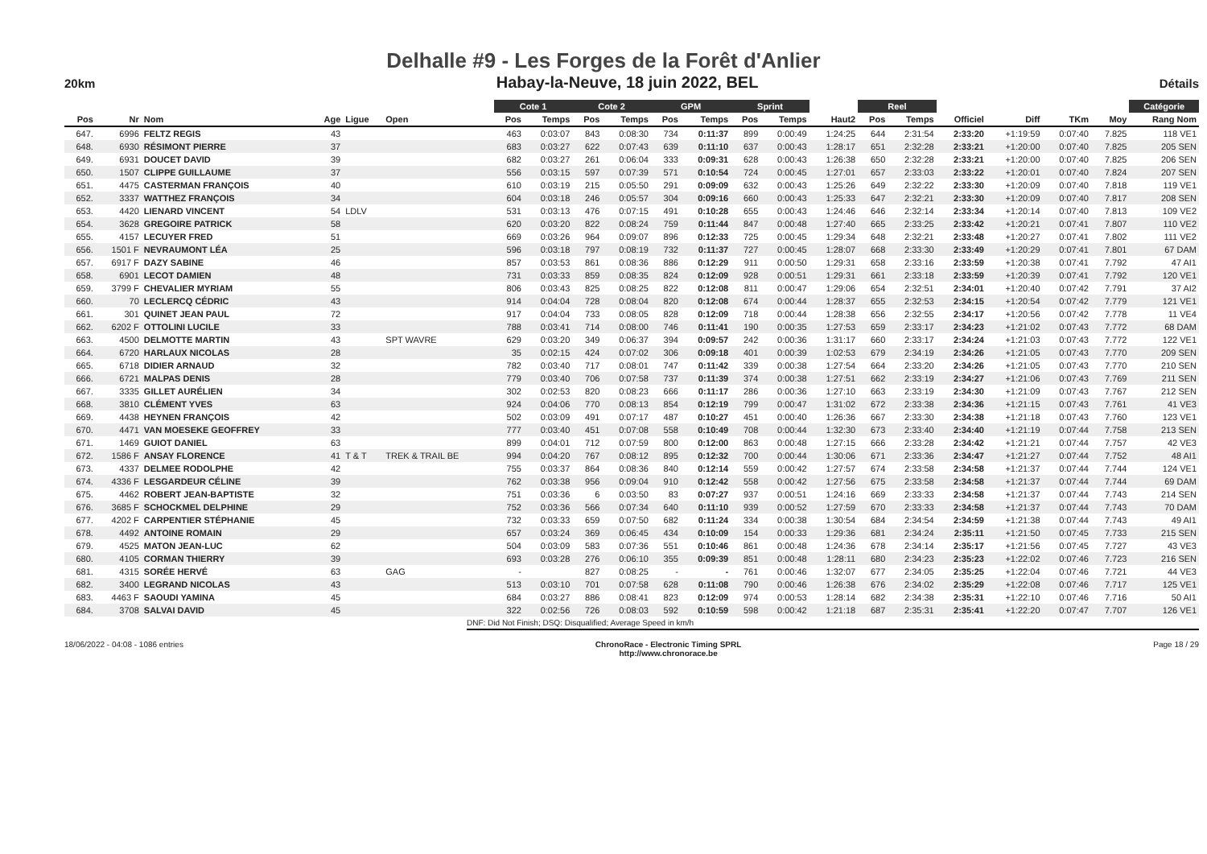Delhalle #9 - Les Forges de la Forêt d'Anlier
20km
Habay-la-Neuve, 18 juin 2022, BEL
Détails
| | | | | | | Cote 1 | | Cote 2 | | GPM | | Sprint | | | Reel | | | | | | Catégorie |
| --- | --- | --- | --- | --- | --- | --- | --- | --- | --- | --- | --- | --- | --- | --- | --- | --- | --- | --- | --- | --- | --- |
| Pos | Nr | Nom | Age | Ligue | Open | Pos | Temps | Pos | Temps | Pos | Temps | Pos | Temps | Haut2 | Pos | Temps | Officiel | Diff | TKm | Moy | Rang Nom |
| 647. | 6996 | FELTZ REGIS | 43 | | | 463 | 0:03:07 | 843 | 0:08:30 | 734 | 0:11:37 | 899 | 0:00:49 | 1:24:25 | 644 | 2:31:54 | 2:33:20 | +1:19:59 | 0:07:40 | 7.825 | 118 VE1 |
| 648. | 6930 | RÉSIMONT PIERRE | 37 | | | 683 | 0:03:27 | 622 | 0:07:43 | 639 | 0:11:10 | 637 | 0:00:43 | 1:28:17 | 651 | 2:32:28 | 2:33:21 | +1:20:00 | 0:07:40 | 7.825 | 205 SEN |
| 649. | 6931 | DOUCET DAVID | 39 | | | 682 | 0:03:27 | 261 | 0:06:04 | 333 | 0:09:31 | 628 | 0:00:43 | 1:26:38 | 650 | 2:32:28 | 2:33:21 | +1:20:00 | 0:07:40 | 7.825 | 206 SEN |
| 650. | 1507 | CLIPPE GUILLAUME | 37 | | | 556 | 0:03:15 | 597 | 0:07:39 | 571 | 0:10:54 | 724 | 0:00:45 | 1:27:01 | 657 | 2:33:03 | 2:33:22 | +1:20:01 | 0:07:40 | 7.824 | 207 SEN |
| 651. | 4475 | CASTERMAN FRANÇOIS | 40 | | | 610 | 0:03:19 | 215 | 0:05:50 | 291 | 0:09:09 | 632 | 0:00:43 | 1:25:26 | 649 | 2:32:22 | 2:33:30 | +1:20:09 | 0:07:40 | 7.818 | 119 VE1 |
| 652. | 3337 | WATTHEZ FRANÇOIS | 34 | | | 604 | 0:03:18 | 246 | 0:05:57 | 304 | 0:09:16 | 660 | 0:00:43 | 1:25:33 | 647 | 2:32:21 | 2:33:30 | +1:20:09 | 0:07:40 | 7.817 | 208 SEN |
| 653. | 4420 | LIENARD VINCENT | 54 | LDLV | | 531 | 0:03:13 | 476 | 0:07:15 | 491 | 0:10:28 | 655 | 0:00:43 | 1:24:46 | 646 | 2:32:14 | 2:33:34 | +1:20:14 | 0:07:40 | 7.813 | 109 VE2 |
| 654. | 3628 | GREGOIRE PATRICK | 58 | | | 620 | 0:03:20 | 822 | 0:08:24 | 759 | 0:11:44 | 847 | 0:00:48 | 1:27:40 | 665 | 2:33:25 | 2:33:42 | +1:20:21 | 0:07:41 | 7.807 | 110 VE2 |
| 655. | 4157 | LECUYER FRED | 51 | | | 669 | 0:03:26 | 964 | 0:09:07 | 896 | 0:12:33 | 725 | 0:00:45 | 1:29:34 | 648 | 2:32:21 | 2:33:48 | +1:20:27 | 0:07:41 | 7.802 | 111 VE2 |
| 656. | 1501 F | NEVRAUMONT LÉA | 25 | | | 596 | 0:03:18 | 797 | 0:08:19 | 732 | 0:11:37 | 727 | 0:00:45 | 1:28:07 | 668 | 2:33:30 | 2:33:49 | +1:20:29 | 0:07:41 | 7.801 | 67 DAM |
| 657. | 6917 F | DAZY SABINE | 46 | | | 857 | 0:03:53 | 861 | 0:08:36 | 886 | 0:12:29 | 911 | 0:00:50 | 1:29:31 | 658 | 2:33:16 | 2:33:59 | +1:20:38 | 0:07:41 | 7.792 | 47 AI1 |
| 658. | 6901 | LECOT DAMIEN | 48 | | | 731 | 0:03:33 | 859 | 0:08:35 | 824 | 0:12:09 | 928 | 0:00:51 | 1:29:31 | 661 | 2:33:18 | 2:33:59 | +1:20:39 | 0:07:41 | 7.792 | 120 VE1 |
| 659. | 3799 F | CHEVALIER MYRIAM | 55 | | | 806 | 0:03:43 | 825 | 0:08:25 | 822 | 0:12:08 | 811 | 0:00:47 | 1:29:06 | 654 | 2:32:51 | 2:34:01 | +1:20:40 | 0:07:42 | 7.791 | 37 AI2 |
| 660. | 70 | LECLERCQ CÉDRIC | 43 | | | 914 | 0:04:04 | 728 | 0:08:04 | 820 | 0:12:08 | 674 | 0:00:44 | 1:28:37 | 655 | 2:32:53 | 2:34:15 | +1:20:54 | 0:07:42 | 7.779 | 121 VE1 |
| 661. | 301 | QUINET JEAN PAUL | 72 | | | 917 | 0:04:04 | 733 | 0:08:05 | 828 | 0:12:09 | 718 | 0:00:44 | 1:28:38 | 656 | 2:32:55 | 2:34:17 | +1:20:56 | 0:07:42 | 7.778 | 11 VE4 |
| 662. | 6202 F | OTTOLINI LUCILE | 33 | | | 788 | 0:03:41 | 714 | 0:08:00 | 746 | 0:11:41 | 190 | 0:00:35 | 1:27:53 | 659 | 2:33:17 | 2:34:23 | +1:21:02 | 0:07:43 | 7.772 | 68 DAM |
| 663. | 4500 | DELMOTTE MARTIN | 43 | | SPT WAVRE | 629 | 0:03:20 | 349 | 0:06:37 | 394 | 0:09:57 | 242 | 0:00:36 | 1:31:17 | 660 | 2:33:17 | 2:34:24 | +1:21:03 | 0:07:43 | 7.772 | 122 VE1 |
| 664. | 6720 | HARLAUX NICOLAS | 28 | | | 35 | 0:02:15 | 424 | 0:07:02 | 306 | 0:09:18 | 401 | 0:00:39 | 1:02:53 | 679 | 2:34:19 | 2:34:26 | +1:21:05 | 0:07:43 | 7.770 | 209 SEN |
| 665. | 6718 | DIDIER ARNAUD | 32 | | | 782 | 0:03:40 | 717 | 0:08:01 | 747 | 0:11:42 | 339 | 0:00:38 | 1:27:54 | 664 | 2:33:20 | 2:34:26 | +1:21:05 | 0:07:43 | 7.770 | 210 SEN |
| 666. | 6721 | MALPAS DENIS | 28 | | | 779 | 0:03:40 | 706 | 0:07:58 | 737 | 0:11:39 | 374 | 0:00:38 | 1:27:51 | 662 | 2:33:19 | 2:34:27 | +1:21:06 | 0:07:43 | 7.769 | 211 SEN |
| 667. | 3335 | GILLET AURÉLIEN | 34 | | | 302 | 0:02:53 | 820 | 0:08:23 | 666 | 0:11:17 | 286 | 0:00:36 | 1:27:10 | 663 | 2:33:19 | 2:34:30 | +1:21:09 | 0:07:43 | 7.767 | 212 SEN |
| 668. | 3810 | CLÉMENT YVES | 63 | | | 924 | 0:04:06 | 770 | 0:08:13 | 854 | 0:12:19 | 799 | 0:00:47 | 1:31:02 | 672 | 2:33:38 | 2:34:36 | +1:21:15 | 0:07:43 | 7.761 | 41 VE3 |
| 669. | 4438 | HEYNEN FRANÇOIS | 42 | | | 502 | 0:03:09 | 491 | 0:07:17 | 487 | 0:10:27 | 451 | 0:00:40 | 1:26:36 | 667 | 2:33:30 | 2:34:38 | +1:21:18 | 0:07:43 | 7.760 | 123 VE1 |
| 670. | 4471 | VAN MOESEKE GEOFFREY | 33 | | | 777 | 0:03:40 | 451 | 0:07:08 | 558 | 0:10:49 | 708 | 0:00:44 | 1:32:30 | 673 | 2:33:40 | 2:34:40 | +1:21:19 | 0:07:44 | 7.758 | 213 SEN |
| 671. | 1469 | GUIOT DANIEL | 63 | | | 899 | 0:04:01 | 712 | 0:07:59 | 800 | 0:12:00 | 863 | 0:00:48 | 1:27:15 | 666 | 2:33:28 | 2:34:42 | +1:21:21 | 0:07:44 | 7.757 | 42 VE3 |
| 672. | 1586 F | ANSAY FLORENCE | 41 | T & T | TREK & TRAIL BE | 994 | 0:04:20 | 767 | 0:08:12 | 895 | 0:12:32 | 700 | 0:00:44 | 1:30:06 | 671 | 2:33:36 | 2:34:47 | +1:21:27 | 0:07:44 | 7.752 | 48 AI1 |
| 673. | 4337 | DELMEE RODOLPHE | 42 | | | 755 | 0:03:37 | 864 | 0:08:36 | 840 | 0:12:14 | 559 | 0:00:42 | 1:27:57 | 674 | 2:33:58 | 2:34:58 | +1:21:37 | 0:07:44 | 7.744 | 124 VE1 |
| 674. | 4336 F | LESGARDEUR CÉLINE | 39 | | | 762 | 0:03:38 | 956 | 0:09:04 | 910 | 0:12:42 | 558 | 0:00:42 | 1:27:56 | 675 | 2:33:58 | 2:34:58 | +1:21:37 | 0:07:44 | 7.744 | 69 DAM |
| 675. | 4462 | ROBERT JEAN-BAPTISTE | 32 | | | 751 | 0:03:36 | 6 | 0:03:50 | 83 | 0:07:27 | 937 | 0:00:51 | 1:24:16 | 669 | 2:33:33 | 2:34:58 | +1:21:37 | 0:07:44 | 7.743 | 214 SEN |
| 676. | 3685 F | SCHOCKMEL DELPHINE | 29 | | | 752 | 0:03:36 | 566 | 0:07:34 | 640 | 0:11:10 | 939 | 0:00:52 | 1:27:59 | 670 | 2:33:33 | 2:34:58 | +1:21:37 | 0:07:44 | 7.743 | 70 DAM |
| 677. | 4202 F | CARPENTIER STÉPHANIE | 45 | | | 732 | 0:03:33 | 659 | 0:07:50 | 682 | 0:11:24 | 334 | 0:00:38 | 1:30:54 | 684 | 2:34:54 | 2:34:59 | +1:21:38 | 0:07:44 | 7.743 | 49 AI1 |
| 678. | 4492 | ANTOINE ROMAIN | 29 | | | 657 | 0:03:24 | 369 | 0:06:45 | 434 | 0:10:09 | 154 | 0:00:33 | 1:29:36 | 681 | 2:34:24 | 2:35:11 | +1:21:50 | 0:07:45 | 7.733 | 215 SEN |
| 679. | 4525 | MATON JEAN-LUC | 62 | | | 504 | 0:03:09 | 583 | 0:07:36 | 551 | 0:10:46 | 861 | 0:00:48 | 1:24:36 | 678 | 2:34:14 | 2:35:17 | +1:21:56 | 0:07:45 | 7.727 | 43 VE3 |
| 680. | 4105 | CORMAN THIERRY | 39 | | | 693 | 0:03:28 | 276 | 0:06:10 | 355 | 0:09:39 | 851 | 0:00:48 | 1:28:11 | 680 | 2:34:23 | 2:35:23 | +1:22:02 | 0:07:46 | 7.723 | 216 SEN |
| 681. | 4315 | SORÉE HERVÉ | 63 | | GAG | - | | 827 | 0:08:25 | - | - | 761 | 0:00:46 | 1:32:07 | 677 | 2:34:05 | 2:35:25 | +1:22:04 | 0:07:46 | 7.721 | 44 VE3 |
| 682. | 3400 | LEGRAND NICOLAS | 43 | | | 513 | 0:03:10 | 701 | 0:07:58 | 628 | 0:11:08 | 790 | 0:00:46 | 1:26:38 | 676 | 2:34:02 | 2:35:29 | +1:22:08 | 0:07:46 | 7.717 | 125 VE1 |
| 683. | 4463 F | SAOUDI YAMINA | 45 | | | 684 | 0:03:27 | 886 | 0:08:41 | 823 | 0:12:09 | 974 | 0:00:53 | 1:28:14 | 682 | 2:34:38 | 2:35:31 | +1:22:10 | 0:07:46 | 7.716 | 50 AI1 |
| 684. | 3708 | SALVAI DAVID | 45 | | | 322 | 0:02:56 | 726 | 0:08:03 | 592 | 0:10:59 | 598 | 0:00:42 | 1:21:18 | 687 | 2:35:31 | 2:35:41 | +1:22:20 | 0:07:47 | 7.707 | 126 VE1 |
DNF: Did Not Finish; DSQ: Disqualified; Average Speed in km/h
18/06/2022 - 04:08 - 1086 entries ChronoRace - Electronic Timing SPRL
http://www.chronorace.be Page 18 / 29